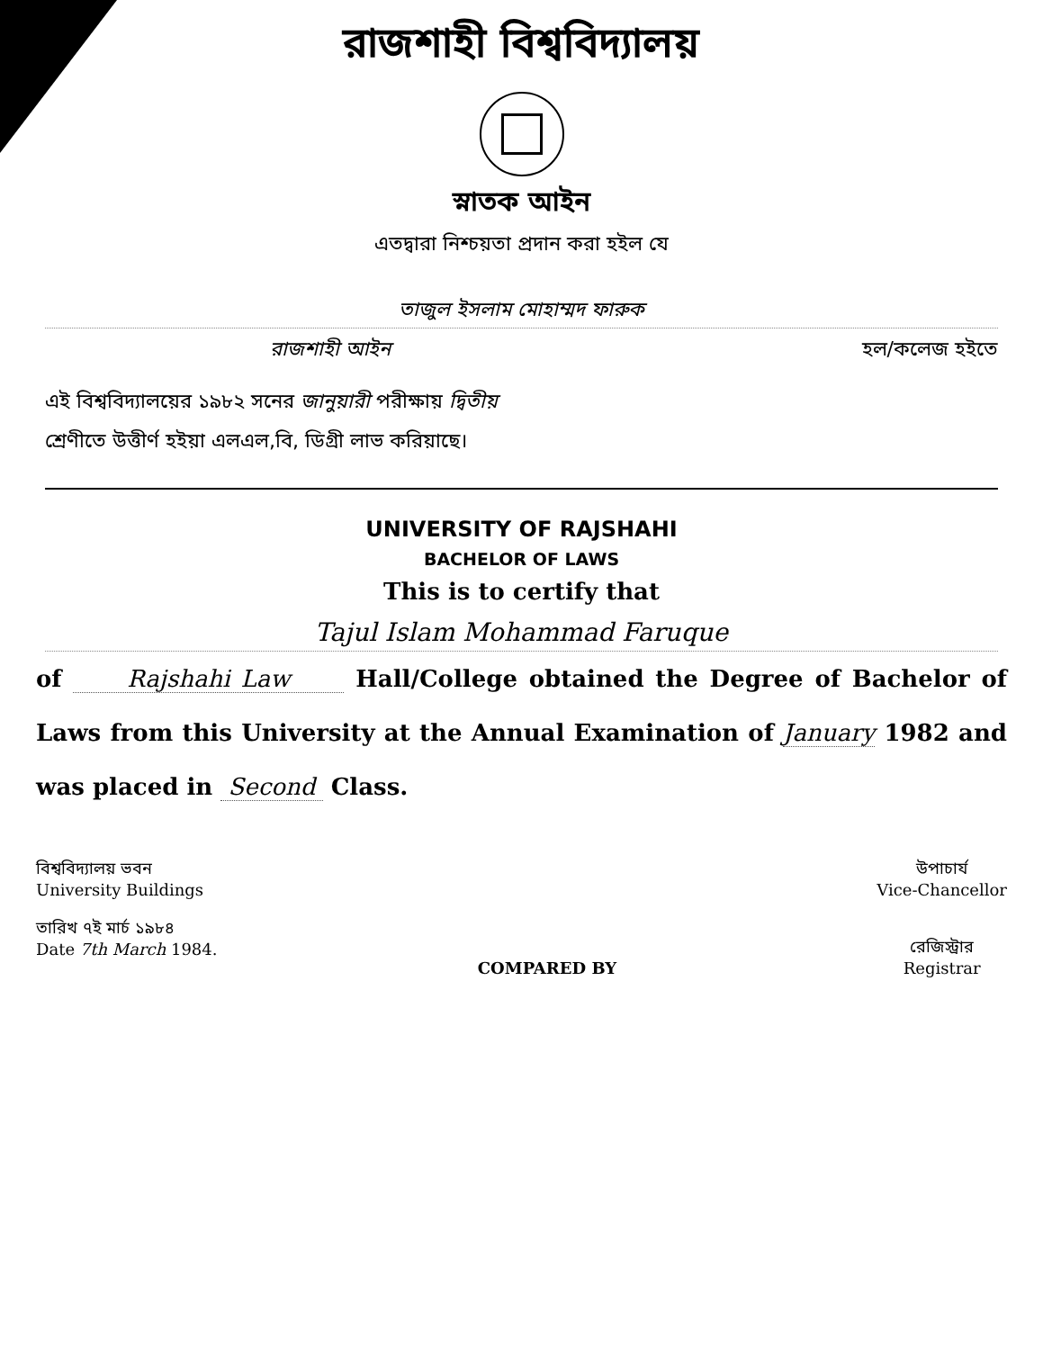রাজশাহী বিশ্ববিদ্যালয়
স্নাতক আইন
এতদ্বারা নিশ্চয়তা প্রদান করা হইল যে
তাজুল ইসলাম মোহাম্মদ ফারুক
রাজশাহী আইন হল/কলেজ হইতে
এই বিশ্ববিদ্যালয়ের ১৯৮২ সনের জানুয়ারী পরীক্ষায় দ্বিতীয়
শ্রেণীতে উত্তীর্ণ হইয়া এলএল,বি, ডিগ্রী লাভ করিয়াছে।
UNIVERSITY OF RAJSHAHI
BACHELOR OF LAWS
This is to certify that
Tajul Islam Mohammad Faruque
of Rajshahi Law Hall/College obtained the Degree of Bachelor of Laws from this University at the Annual Examination of January 1982 and was placed in Second Class.
বিশ্ববিদ্যালয় ভবন
University Buildings
তারিখ ৭ই মার্চ ১৯৮৪
Date 7th March 1984.
COMPARED BY উপাচার্য
Vice-Chancellor
রেজিস্ট্রার
Registrar